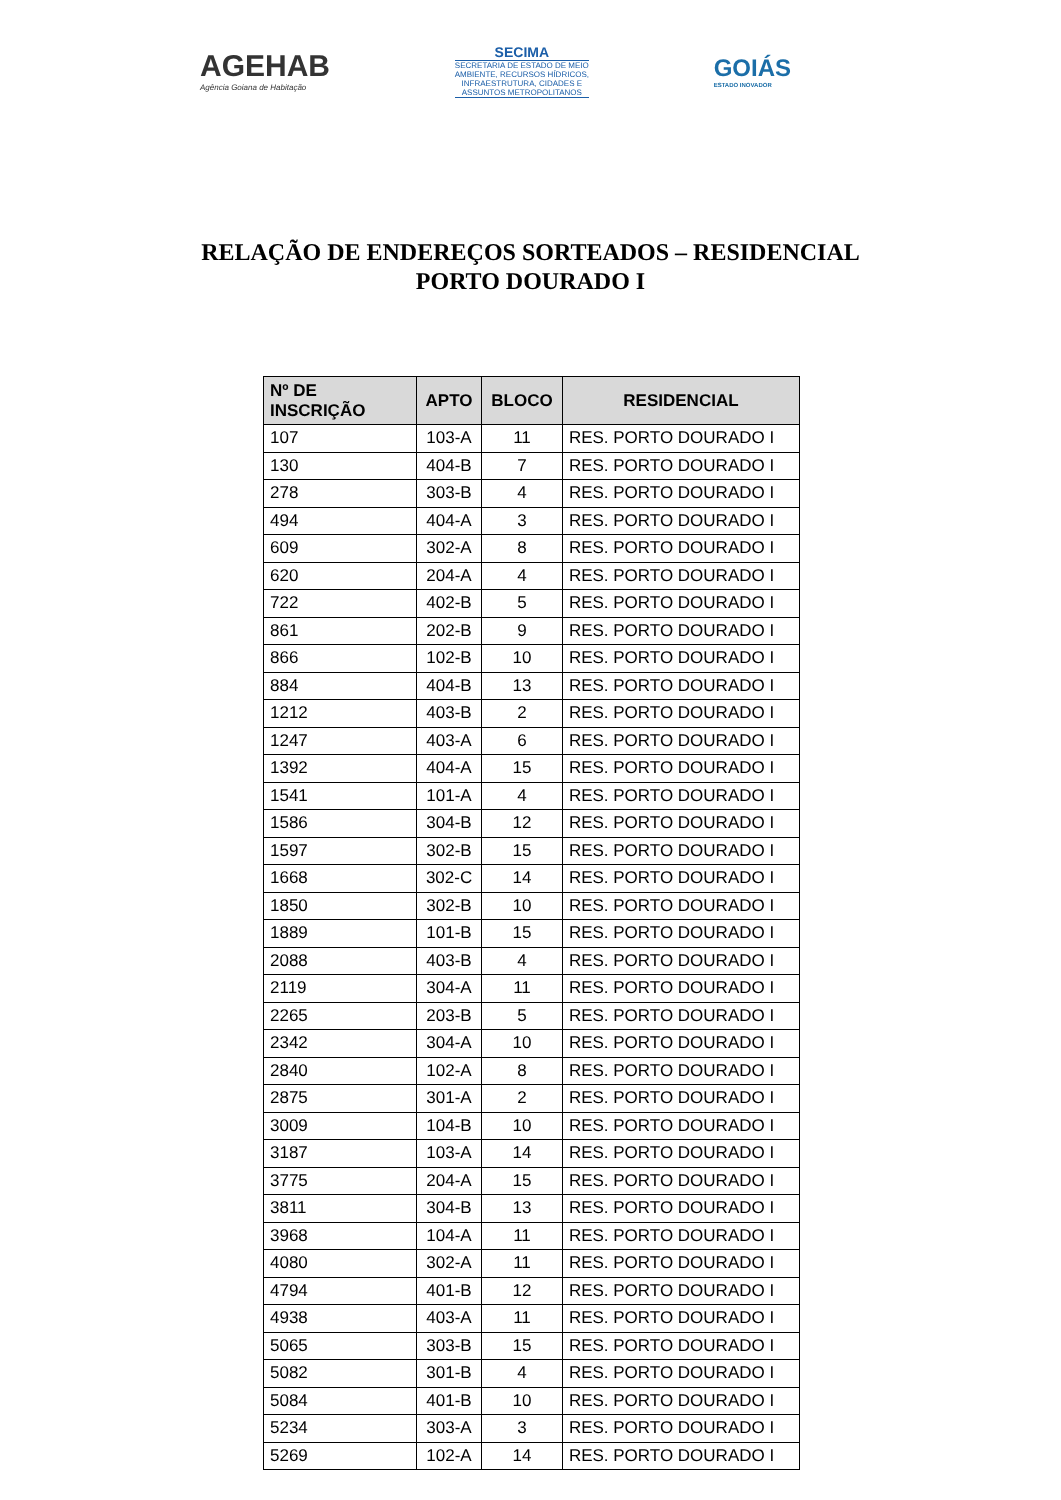AGEHAB
Agência Goiana de Habitação
SECIMA
SECRETARIA DE ESTADO DE MEIO
AMBIENTE, RECURSOS HÍDRICOS,
INFRAESTRUTURA, CIDADES E
ASSUNTOS METROPOLITANOS
GOIÁS
ESTADO INOVADOR
RELAÇÃO DE ENDEREÇOS SORTEADOS – RESIDENCIAL
PORTO DOURADO I
| Nº DE INSCRIÇÃO | APTO | BLOCO | RESIDENCIAL |
| --- | --- | --- | --- |
| 107 | 103-A | 11 | RES. PORTO DOURADO I |
| 130 | 404-B | 7 | RES. PORTO DOURADO I |
| 278 | 303-B | 4 | RES. PORTO DOURADO I |
| 494 | 404-A | 3 | RES. PORTO DOURADO I |
| 609 | 302-A | 8 | RES. PORTO DOURADO I |
| 620 | 204-A | 4 | RES. PORTO DOURADO I |
| 722 | 402-B | 5 | RES. PORTO DOURADO I |
| 861 | 202-B | 9 | RES. PORTO DOURADO I |
| 866 | 102-B | 10 | RES. PORTO DOURADO I |
| 884 | 404-B | 13 | RES. PORTO DOURADO I |
| 1212 | 403-B | 2 | RES. PORTO DOURADO I |
| 1247 | 403-A | 6 | RES. PORTO DOURADO I |
| 1392 | 404-A | 15 | RES. PORTO DOURADO I |
| 1541 | 101-A | 4 | RES. PORTO DOURADO I |
| 1586 | 304-B | 12 | RES. PORTO DOURADO I |
| 1597 | 302-B | 15 | RES. PORTO DOURADO I |
| 1668 | 302-C | 14 | RES. PORTO DOURADO I |
| 1850 | 302-B | 10 | RES. PORTO DOURADO I |
| 1889 | 101-B | 15 | RES. PORTO DOURADO I |
| 2088 | 403-B | 4 | RES. PORTO DOURADO I |
| 2119 | 304-A | 11 | RES. PORTO DOURADO I |
| 2265 | 203-B | 5 | RES. PORTO DOURADO I |
| 2342 | 304-A | 10 | RES. PORTO DOURADO I |
| 2840 | 102-A | 8 | RES. PORTO DOURADO I |
| 2875 | 301-A | 2 | RES. PORTO DOURADO I |
| 3009 | 104-B | 10 | RES. PORTO DOURADO I |
| 3187 | 103-A | 14 | RES. PORTO DOURADO I |
| 3775 | 204-A | 15 | RES. PORTO DOURADO I |
| 3811 | 304-B | 13 | RES. PORTO DOURADO I |
| 3968 | 104-A | 11 | RES. PORTO DOURADO I |
| 4080 | 302-A | 11 | RES. PORTO DOURADO I |
| 4794 | 401-B | 12 | RES. PORTO DOURADO I |
| 4938 | 403-A | 11 | RES. PORTO DOURADO I |
| 5065 | 303-B | 15 | RES. PORTO DOURADO I |
| 5082 | 301-B | 4 | RES. PORTO DOURADO I |
| 5084 | 401-B | 10 | RES. PORTO DOURADO I |
| 5234 | 303-A | 3 | RES. PORTO DOURADO I |
| 5269 | 102-A | 14 | RES. PORTO DOURADO I |